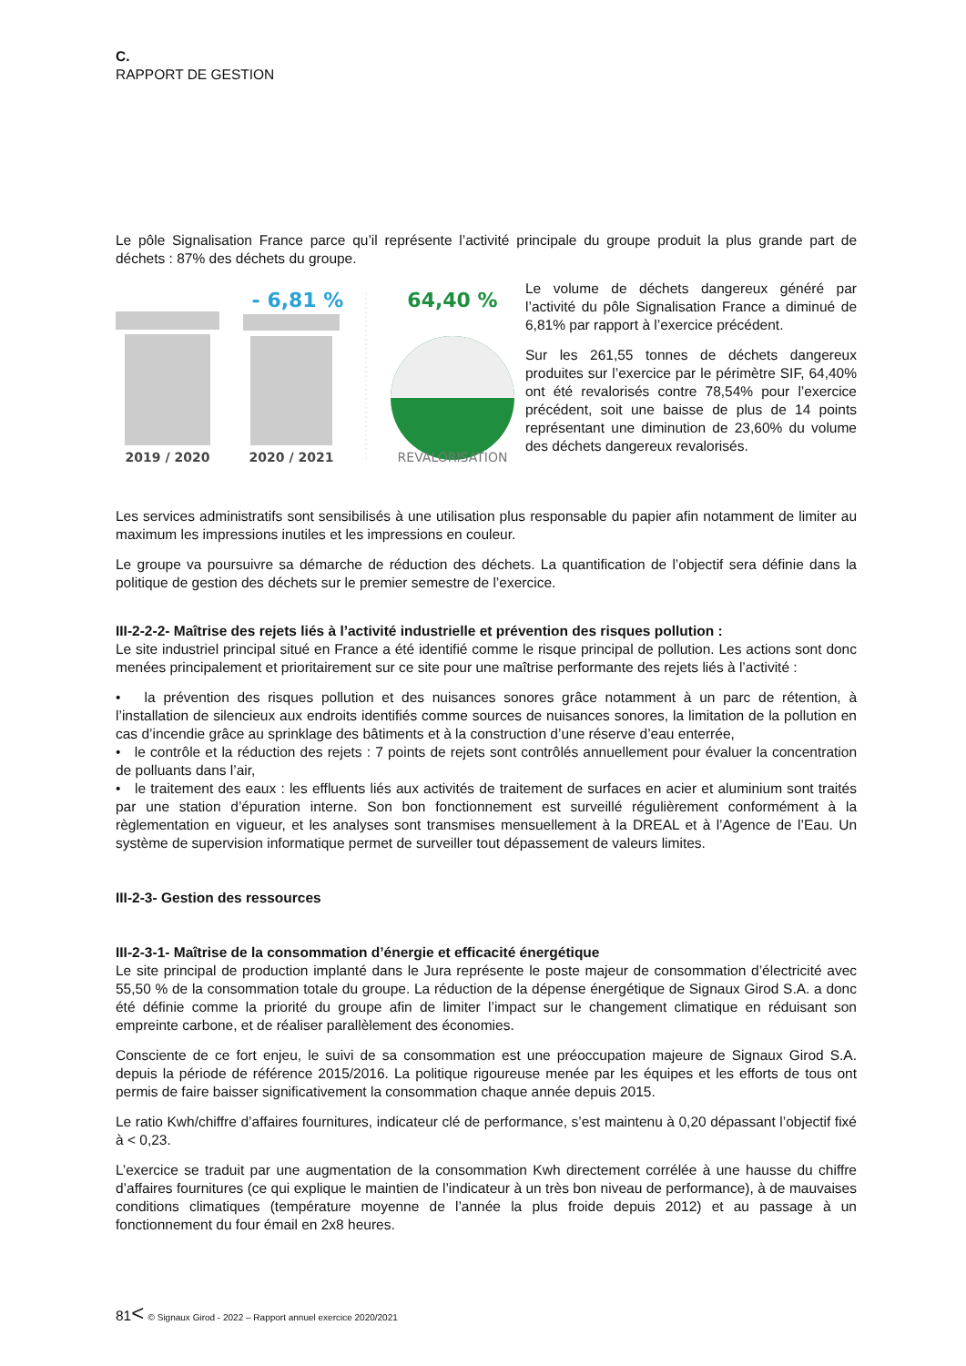C.
RAPPORT DE GESTION
Le pôle Signalisation France parce qu’il représente l’activité principale du groupe produit la plus grande part de déchets : 87% des déchets du groupe.
- 6,81 %
64,40 %
2019 / 2020
2020 / 2021
REVALORISATION
Le volume de déchets dangereux généré par l’activité du pôle Signalisation France a diminué de 6,81% par rapport à l’exercice précédent.
Sur les 261,55 tonnes de déchets dangereux produites sur l’exercice par le périmètre SIF, 64,40% ont été revalorisés contre 78,54% pour l’exercice précédent, soit une baisse de plus de 14 points représentant une diminution de 23,60% du volume des déchets dangereux revalorisés.
Les services administratifs sont sensibilisés à une utilisation plus responsable du papier afin notamment de limiter au maximum les impressions inutiles et les impressions en couleur.
Le groupe va poursuivre sa démarche de réduction des déchets. La quantification de l’objectif sera définie dans la politique de gestion des déchets sur le premier semestre de l’exercice.
III-2-2-2- Maîtrise des rejets liés à l’activité industrielle et prévention des risques pollution :
Le site industriel principal situé en France a été identifié comme le risque principal de pollution. Les actions sont donc menées principalement et prioritairement sur ce site pour une maîtrise performante des rejets liés à l’activité :
• la prévention des risques pollution et des nuisances sonores grâce notamment à un parc de rétention, à l’installation de silencieux aux endroits identifiés comme sources de nuisances sonores, la limitation de la pollution en cas d’incendie grâce au sprinklage des bâtiments et à la construction d’une réserve d’eau enterrée,
• le contrôle et la réduction des rejets : 7 points de rejets sont contrôlés annuellement pour évaluer la concentration de polluants dans l’air,
• le traitement des eaux : les effluents liés aux activités de traitement de surfaces en acier et aluminium sont traités par une station d’épuration interne. Son bon fonctionnement est surveillé régulièrement conformément à la règlementation en vigueur, et les analyses sont transmises mensuellement à la DREAL et à l’Agence de l’Eau. Un système de supervision informatique permet de surveiller tout dépassement de valeurs limites.
III-2-3- Gestion des ressources
III-2-3-1- Maîtrise de la consommation d’énergie et efficacité énergétique
Le site principal de production implanté dans le Jura représente le poste majeur de consommation d’électricité avec 55,50 % de la consommation totale du groupe. La réduction de la dépense énergétique de Signaux Girod S.A. a donc été définie comme la priorité du groupe afin de limiter l’impact sur le changement climatique en réduisant son empreinte carbone, et de réaliser parallèlement des économies.
Consciente de ce fort enjeu, le suivi de sa consommation est une préoccupation majeure de Signaux Girod S.A. depuis la période de référence 2015/2016. La politique rigoureuse menée par les équipes et les efforts de tous ont permis de faire baisser significativement la consommation chaque année depuis 2015.
Le ratio Kwh/chiffre d’affaires fournitures, indicateur clé de performance, s’est maintenu à 0,20 dépassant l’objectif fixé à < 0,23.
L’exercice se traduit par une augmentation de la consommation Kwh directement corrélée à une hausse du chiffre d’affaires fournitures (ce qui explique le maintien de l’indicateur à un très bon niveau de performance), à de mauvaises conditions climatiques (température moyenne de l’année la plus froide depuis 2012) et au passage à un fonctionnement du four émail en 2x8 heures.
81< © Signaux Girod - 2022 – Rapport annuel exercice 2020/2021